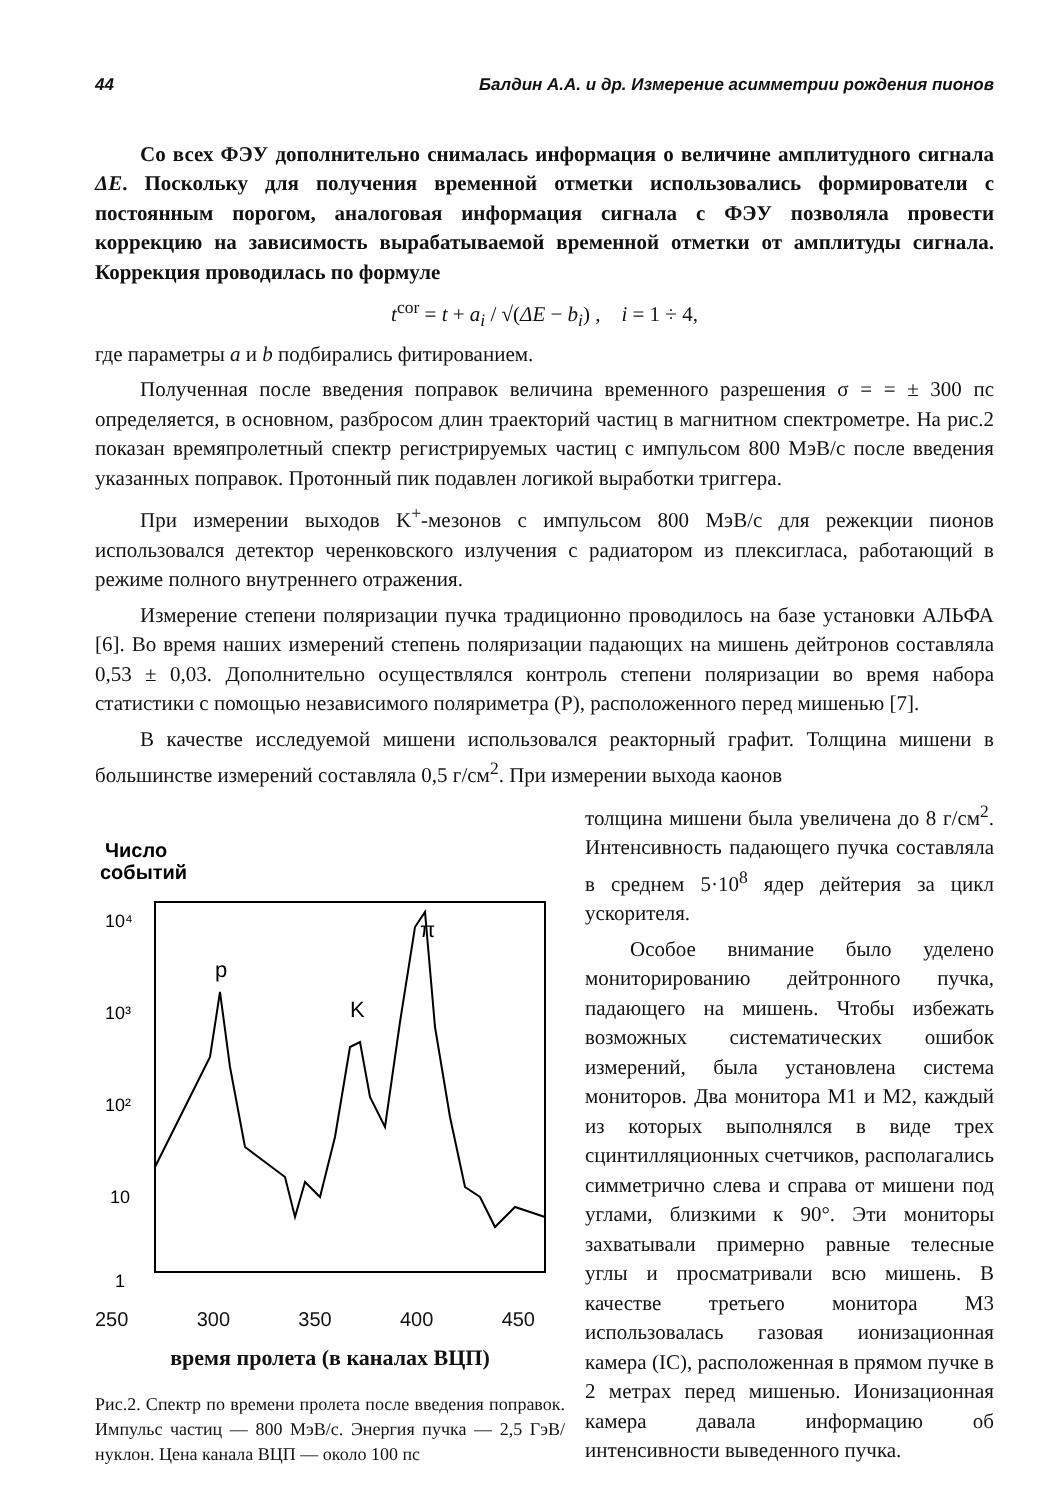44 Балдин А.А. и др. Измерение асимметрии рождения пионов
Со всех ФЭУ дополнительно снималась информация о величине амплитудного сигнала ΔE. Поскольку для получения временной отметки использовались формирователи с постоянным порогом, аналоговая информация сигнала с ФЭУ позволяла провести коррекцию на зависимость вырабатываемой временной отметки от амплитуды сигнала. Коррекция проводилась по формуле
t<sup>cor</sup> = t + a<sub>i</sub> / √(ΔE − b<sub>i</sub>) , i = 1 ÷ 4,
где параметры a и b подбирались фитированием.
Полученная после введения поправок величина временного разрешения σ = = ± 300 пс определяется, в основном, разбросом длин траекторий частиц в магнитном спектрометре. На рис.2 показан времяпролетный спектр регистрируемых частиц с импульсом 800 МэВ/с после введения указанных поправок. Протонный пик подавлен логикой выработки триггера.
При измерении выходов K<sup>+</sup>-мезонов с импульсом 800 МэВ/с для режекции пионов использовался детектор черенковского излучения с радиатором из плексигласа, работающий в режиме полного внутреннего отражения.
Измерение степени поляризации пучка традиционно проводилось на базе установки АЛЬФА [6]. Во время наших измерений степень поляризации падающих на мишень дейтронов составляла 0,53 ± 0,03. Дополнительно осуществлялся контроль степени поляризации во время набора статистики с помощью независимого поляриметра (P), расположенного перед мишенью [7].
В качестве исследуемой мишени использовался реакторный графит. Толщина мишени в большинстве измерений составляла 0,5 г/см<sup>2</sup>. При измерении выхода каонов
Число
событий
10⁴
10³
10²
10
1
p
K
π
250 300 350 400 450
время пролета (в каналах ВЦП)
Рис.2. Спектр по времени пролета после введения поправок. Импульс частиц — 800 МэВ/с. Энергия пучка — 2,5 ГэВ/нуклон. Цена канала ВЦП — около 100 пс
толщина мишени была увеличена до 8 г/см<sup>2</sup>. Интенсивность падающего пучка составляла в среднем 5·10<sup>8</sup> ядер дейтерия за цикл ускорителя.
Особое внимание было уделено мониторированию дейтронного пучка, падающего на мишень. Чтобы избежать возможных систематических ошибок измерений, была установлена система мониторов. Два монитора M1 и M2, каждый из которых выполнялся в виде трех сцинтилляционных счетчиков, располагались симметрично слева и справа от мишени под углами, близкими к 90°. Эти мониторы захватывали примерно равные телесные углы и просматривали всю мишень. В качестве третьего монитора M3 использовалась газовая ионизационная камера (IC), расположенная в прямом пучке в 2 метрах перед мишенью. Ионизационная камера давала информацию об интенсивности выведенного пучка.